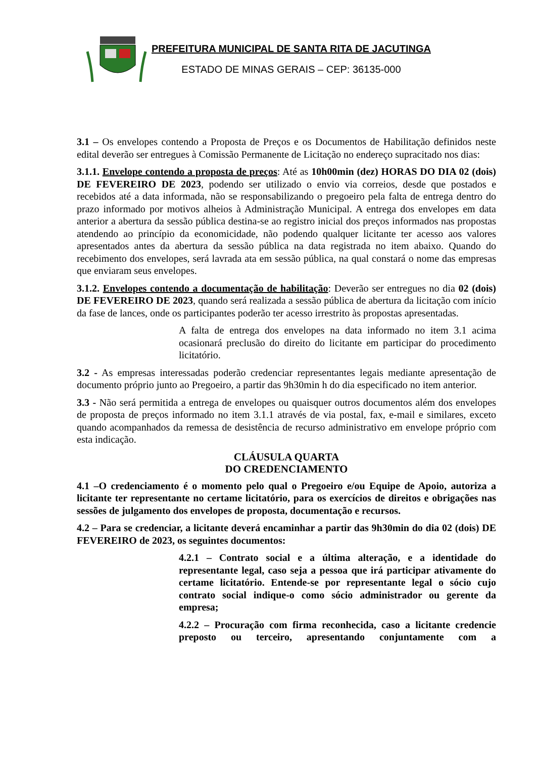PREFEITURA MUNICIPAL DE SANTA RITA DE JACUTINGA
ESTADO DE MINAS GERAIS – CEP: 36135-000
3.1 – Os envelopes contendo a Proposta de Preços e os Documentos de Habilitação definidos neste edital deverão ser entregues à Comissão Permanente de Licitação no endereço supracitado nos dias:
3.1.1. Envelope contendo a proposta de preços: Até as 10h00min (dez) HORAS DO DIA 02 (dois) DE FEVEREIRO DE 2023, podendo ser utilizado o envio via correios, desde que postados e recebidos até a data informada, não se responsabilizando o pregoeiro pela falta de entrega dentro do prazo informado por motivos alheios à Administração Municipal. A entrega dos envelopes em data anterior a abertura da sessão pública destina-se ao registro inicial dos preços informados nas propostas atendendo ao princípio da economicidade, não podendo qualquer licitante ter acesso aos valores apresentados antes da abertura da sessão pública na data registrada no item abaixo. Quando do recebimento dos envelopes, será lavrada ata em sessão pública, na qual constará o nome das empresas que enviaram seus envelopes.
3.1.2. Envelopes contendo a documentação de habilitação: Deverão ser entregues no dia 02 (dois) DE FEVEREIRO DE 2023, quando será realizada a sessão pública de abertura da licitação com início da fase de lances, onde os participantes poderão ter acesso irrestrito às propostas apresentadas.
A falta de entrega dos envelopes na data informado no item 3.1 acima ocasionará preclusão do direito do licitante em participar do procedimento licitatório.
3.2 - As empresas interessadas poderão credenciar representantes legais mediante apresentação de documento próprio junto ao Pregoeiro, a partir das 9h30min h do dia especificado no item anterior.
3.3 - Não será permitida a entrega de envelopes ou quaisquer outros documentos além dos envelopes de proposta de preços informado no item 3.1.1 através de via postal, fax, e-mail e similares, exceto quando acompanhados da remessa de desistência de recurso administrativo em envelope próprio com esta indicação.
CLÁUSULA QUARTA
DO CREDENCIAMENTO
4.1 –O credenciamento é o momento pelo qual o Pregoeiro e/ou Equipe de Apoio, autoriza a licitante ter representante no certame licitatório, para os exercícios de direitos e obrigações nas sessões de julgamento dos envelopes de proposta, documentação e recursos.
4.2 – Para se credenciar, a licitante deverá encaminhar a partir das 9h30min do dia 02 (dois) DE FEVEREIRO de 2023, os seguintes documentos:
4.2.1 – Contrato social e a última alteração, e a identidade do representante legal, caso seja a pessoa que irá participar ativamente do certame licitatório. Entende-se por representante legal o sócio cujo contrato social indique-o como sócio administrador ou gerente da empresa;
4.2.2 – Procuração com firma reconhecida, caso a licitante credencie preposto ou terceiro, apresentando conjuntamente com a